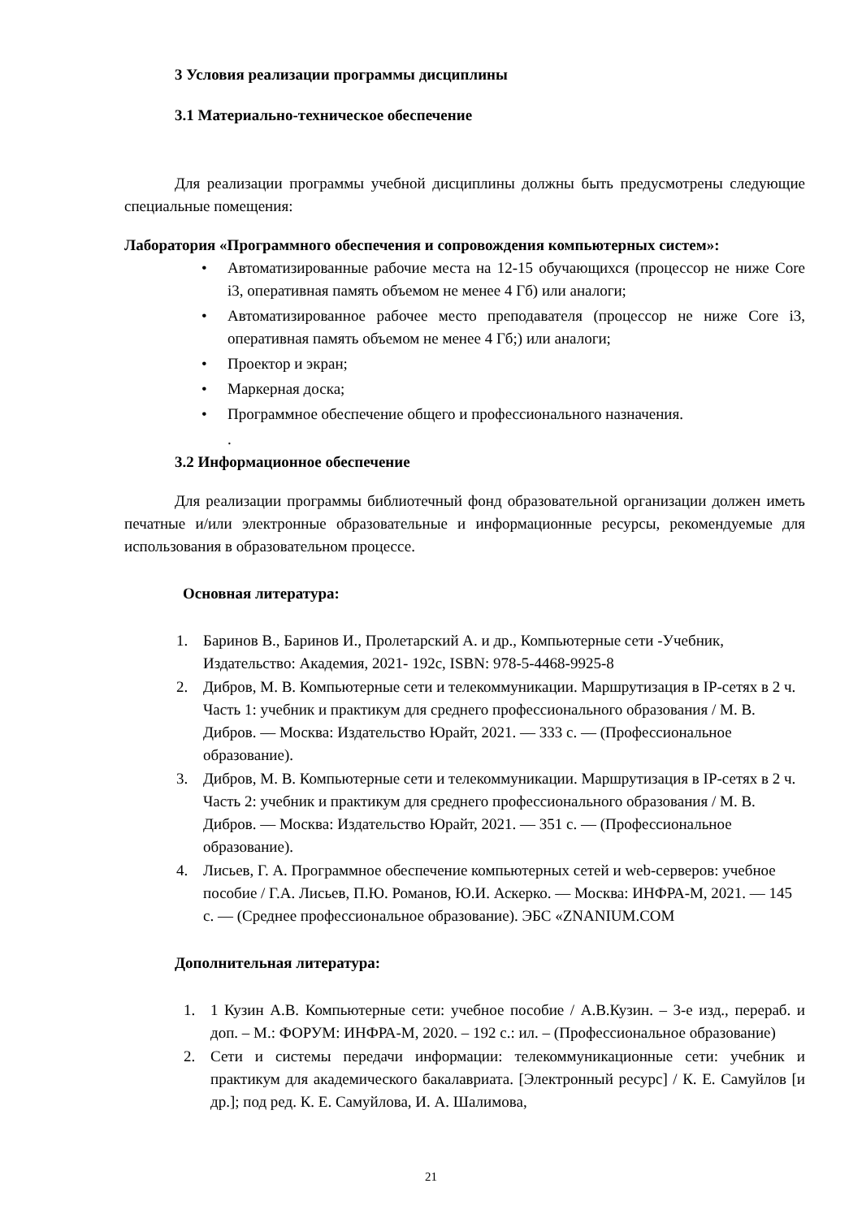3 Условия реализации программы дисциплины
3.1 Материально-техническое обеспечение
Для реализации программы учебной дисциплины должны быть предусмотрены следующие специальные помещения:
Лаборатория «Программного обеспечения и сопровождения компьютерных систем»:
• Автоматизированные рабочие места на 12-15 обучающихся (процессор не ниже Core i3, оперативная память объемом не менее 4 Гб) или аналоги;
• Автоматизированное рабочее место преподавателя (процессор не ниже Core i3, оперативная память объемом не менее 4 Гб;) или аналоги;
• Проектор и экран;
• Маркерная доска;
• Программное обеспечение общего и профессионального назначения.
.
3.2 Информационное обеспечение
Для реализации программы библиотечный фонд образовательной организации должен иметь печатные и/или электронные образовательные и информационные ресурсы, рекомендуемые для использования в образовательном процессе.
Основная литература:
1. Баринов В., Баринов И., Пролетарский А. и др., Компьютерные сети -Учебник, Издательство: Академия, 2021- 192с, ISBN: 978-5-4468-9925-8
2. Дибров, М. В. Компьютерные сети и телекоммуникации. Маршрутизация в IP-сетях в 2 ч. Часть 1: учебник и практикум для среднего профессионального образования / М. В. Дибров. — Москва: Издательство Юрайт, 2021. — 333 с. — (Профессиональное образование).
3. Дибров, М. В. Компьютерные сети и телекоммуникации. Маршрутизация в IP-сетях в 2 ч. Часть 2: учебник и практикум для среднего профессионального образования / М. В. Дибров. — Москва: Издательство Юрайт, 2021. — 351 с. — (Профессиональное образование).
4. Лисьев, Г. А. Программное обеспечение компьютерных сетей и web-серверов: учебное пособие / Г.А. Лисьев, П.Ю. Романов, Ю.И. Аскерко. — Москва: ИНФРА-М, 2021. — 145 с. — (Среднее профессиональное образование). ЭБС «ZNANIUM.COM
Дополнительная литература:
1. 1 Кузин А.В. Компьютерные сети: учебное пособие / А.В.Кузин. – 3-е изд., перераб. и доп. – М.: ФОРУМ: ИНФРА-М, 2020. – 192 с.: ил. – (Профессиональное образование)
2. Сети и системы передачи информации: телекоммуникационные сети: учебник и практикум для академического бакалавриата. [Электронный ресурс] / К. Е. Самуйлов [и др.]; под ред. К. Е. Самуйлова, И. А. Шалимова,
21